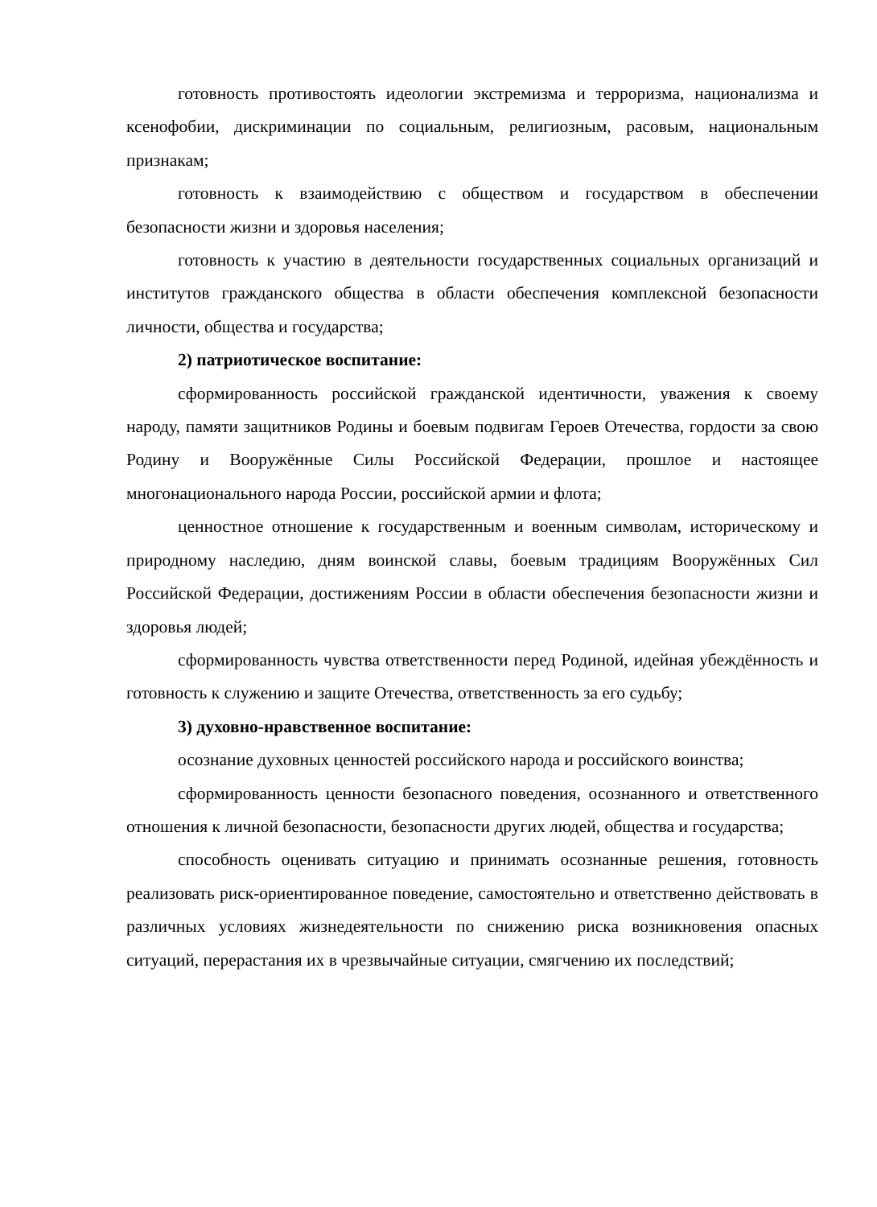готовность противостоять идеологии экстремизма и терроризма, национализма и ксенофобии, дискриминации по социальным, религиозным, расовым, национальным признакам;
готовность к взаимодействию с обществом и государством в обеспечении безопасности жизни и здоровья населения;
готовность к участию в деятельности государственных социальных организаций и институтов гражданского общества в области обеспечения комплексной безопасности личности, общества и государства;
2) патриотическое воспитание:
сформированность российской гражданской идентичности, уважения к своему народу, памяти защитников Родины и боевым подвигам Героев Отечества, гордости за свою Родину и Вооружённые Силы Российской Федерации, прошлое и настоящее многонационального народа России, российской армии и флота;
ценностное отношение к государственным и военным символам, историческому и природному наследию, дням воинской славы, боевым традициям Вооружённых Сил Российской Федерации, достижениям России в области обеспечения безопасности жизни и здоровья людей;
сформированность чувства ответственности перед Родиной, идейная убеждённость и готовность к служению и защите Отечества, ответственность за его судьбу;
3) духовно-нравственное воспитание:
осознание духовных ценностей российского народа и российского воинства;
сформированность ценности безопасного поведения, осознанного и ответственного отношения к личной безопасности, безопасности других людей, общества и государства;
способность оценивать ситуацию и принимать осознанные решения, готовность реализовать риск-ориентированное поведение, самостоятельно и ответственно действовать в различных условиях жизнедеятельности по снижению риска возникновения опасных ситуаций, перерастания их в чрезвычайные ситуации, смягчению их последствий;